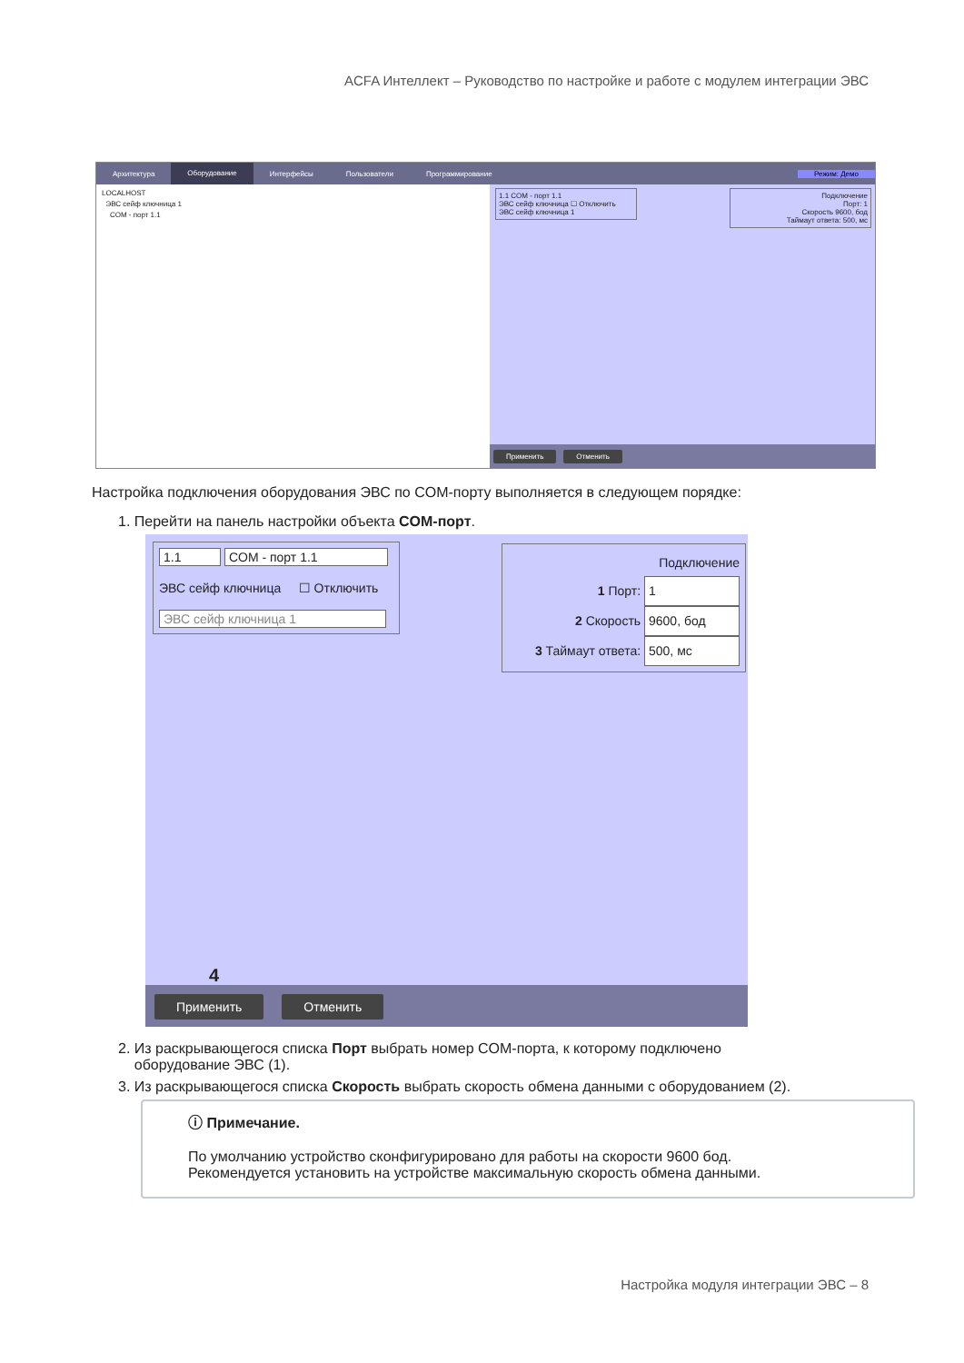ACFA Интеллект – Руководство по настройке и работе с модулем интеграции ЭВС
Архитектура Оборудование Интерфейсы Пользователи Программирование Режим: Демо
LOCALHOST
ЭВС сейф ключница 1
COM - порт 1.1
1.1 COM - порт 1.1
ЭВС сейф ключница ☐ Отключить
ЭВС сейф ключница 1
Подключение
Порт: 1
Скорость 9600, бод
Таймаут ответа: 500, мс
Применить Отменить
Настройка подключения оборудования ЭВС по COM-порту выполняется в следующем порядке:
1. Перейти на панель настройки объекта COM-порт.
1.1 COM - порт 1.1
ЭВС сейф ключница ☐ Отключить
ЭВС сейф ключница 1
Подключение
1 Порт: 1
2 Скорость 9600, бод
3 Таймаут ответа: 500, мс
4
Применить Отменить
2. Из раскрывающегося списка Порт выбрать номер COM-порта, к которому подключено
оборудование ЭВС (1).
3. Из раскрывающегося списка Скорость выбрать скорость обмена данными с оборудованием (2).
ⓘ Примечание.
По умолчанию устройство сконфигурировано для работы на скорости 9600 бод.
Рекомендуется установить на устройстве максимальную скорость обмена данными.
Настройка модуля интеграции ЭВС – 8